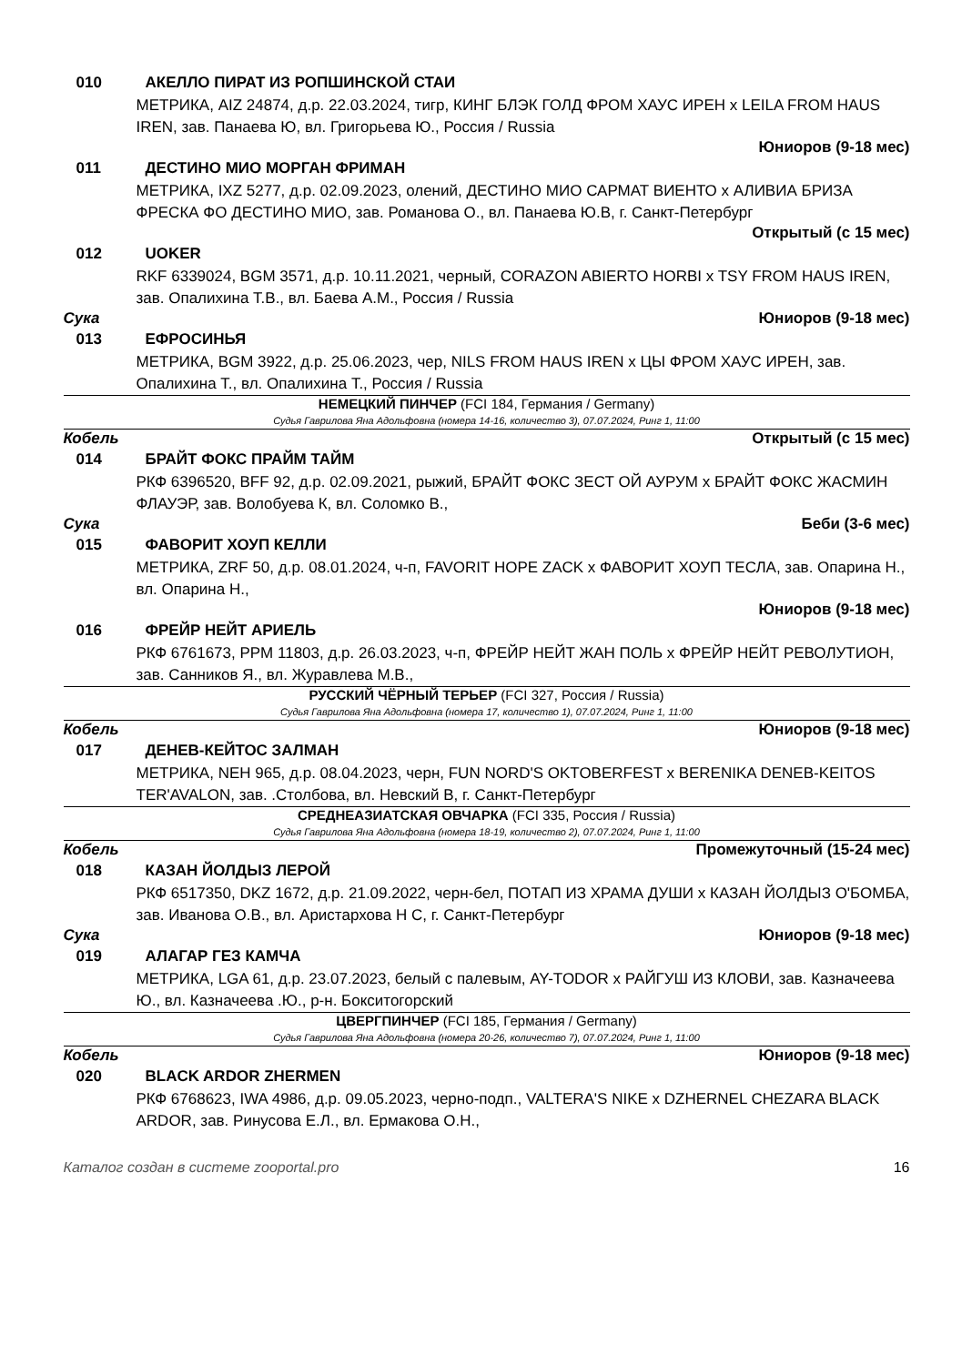010 АКЕЛЛО ПИРАТ ИЗ РОПШИНСКОЙ СТАИ
МЕТРИКА, AIZ 24874, д.р. 22.03.2024, тигр, КИНГ БЛЭК ГОЛД ФРОМ ХАУС ИРЕН x LEILA FROM HAUS IREN, зав. Панаева Ю, вл. Григорьева Ю., Россия / Russia
Юниоров (9-18 мес)
011 ДЕСТИНО МИО МОРГАН ФРИМАН
МЕТРИКА, IXZ 5277, д.р. 02.09.2023, олений, ДЕСТИНО МИО САРМАТ ВИЕНТО x АЛИВИА БРИЗА ФРЕСКА ФО ДЕСТИНО МИО, зав. Романова О., вл. Панаева Ю.В, г. Санкт-Петербург
Открытый (с 15 мес)
012 UOKER
RKF 6339024, BGM 3571, д.р. 10.11.2021, черный, CORAZON ABIERTO HORBI x TSY FROM HAUS IREN, зав. Опалихина Т.В., вл. Баева А.М., Россия / Russia
Сука Юниоров (9-18 мес)
013 ЕФРОСИНЬЯ
МЕТРИКА, BGM 3922, д.р. 25.06.2023, чер, NILS FROM HAUS IREN x ЦЫ ФРОМ ХАУС ИРЕН, зав. Опалихина Т., вл. Опалихина Т., Россия / Russia
НЕМЕЦКИЙ ПИНЧЕР (FCI 184, Германия / Germany)
Судья Гаврилова Яна Адольфовна (номера 14-16, количество 3), 07.07.2024, Ринг 1, 11:00
Кобель Открытый (с 15 мес)
014 БРАЙТ ФОКС ПРАЙМ ТАЙМ
РКФ 6396520, BFF 92, д.р. 02.09.2021, рыжий, БРАЙТ ФОКС ЗЕСТ ОЙ АУРУМ x БРАЙТ ФОКС ЖАСМИН ФЛАУЭР, зав. Волобуева К, вл. Соломко В.,
Сука Беби (3-6 мес)
015 ФАВОРИТ ХОУП КЕЛЛИ
МЕТРИКА, ZRF 50, д.р. 08.01.2024, ч-п, FAVORIT HOPE ZACK x ФАВОРИТ ХОУП ТЕСЛА, зав. Опарина Н., вл. Опарина Н.,
Юниоров (9-18 мес)
016 ФРЕЙР НЕЙТ АРИЕЛЬ
РКФ 6761673, PPM 11803, д.р. 26.03.2023, ч-п, ФРЕЙР НЕЙТ ЖАН ПОЛЬ x ФРЕЙР НЕЙТ РЕВОЛУТИОН, зав. Санников Я., вл. Журавлева М.В.,
РУССКИЙ ЧЁРНЫЙ ТЕРЬЕР (FCI 327, Россия / Russia)
Судья Гаврилова Яна Адольфовна (номера 17, количество 1), 07.07.2024, Ринг 1, 11:00
Кобель Юниоров (9-18 мес)
017 ДЕНЕВ-КЕЙТОС ЗАЛМАН
МЕТРИКА, NEH 965, д.р. 08.04.2023, черн, FUN NORD'S OKTOBERFEST x BERENIKA DENEB-KEITOS TER'AVALON, зав. .Столбова, вл. Невский В, г. Санкт-Петербург
СРЕДНЕАЗИАТСКАЯ ОВЧАРКА (FCI 335, Россия / Russia)
Судья Гаврилова Яна Адольфовна (номера 18-19, количество 2), 07.07.2024, Ринг 1, 11:00
Кобель Промежуточный (15-24 мес)
018 КАЗАН ЙОЛДЫЗ ЛЕРОЙ
РКФ 6517350, DKZ 1672, д.р. 21.09.2022, черн-бел, ПОТАП ИЗ ХРАМА ДУШИ x КАЗАН ЙОЛДЫЗ О'БОМБА, зав. Иванова О.В., вл. Аристархова Н С, г. Санкт-Петербург
Сука Юниоров (9-18 мес)
019 АЛАГАР ГЕЗ КАМЧА
МЕТРИКА, LGA 61, д.р. 23.07.2023, белый с палевым, AY-TODOR x РАЙГУШ ИЗ КЛОВИ, зав. Казначеева Ю., вл. Казначеева .Ю., р-н. Бокситогорский
ЦВЕРГПИНЧЕР (FCI 185, Германия / Germany)
Судья Гаврилова Яна Адольфовна (номера 20-26, количество 7), 07.07.2024, Ринг 1, 11:00
Кобель Юниоров (9-18 мес)
020 BLACK ARDOR ZHERMEN
РКФ 6768623, IWA 4986, д.р. 09.05.2023, черно-подп., VALTERA'S NIKE x DZHERNEL CHEZARA BLACK ARDOR, зав. Ринусова Е.Л., вл. Ермакова О.Н.,
Каталог создан в системе zooportal.pro 16